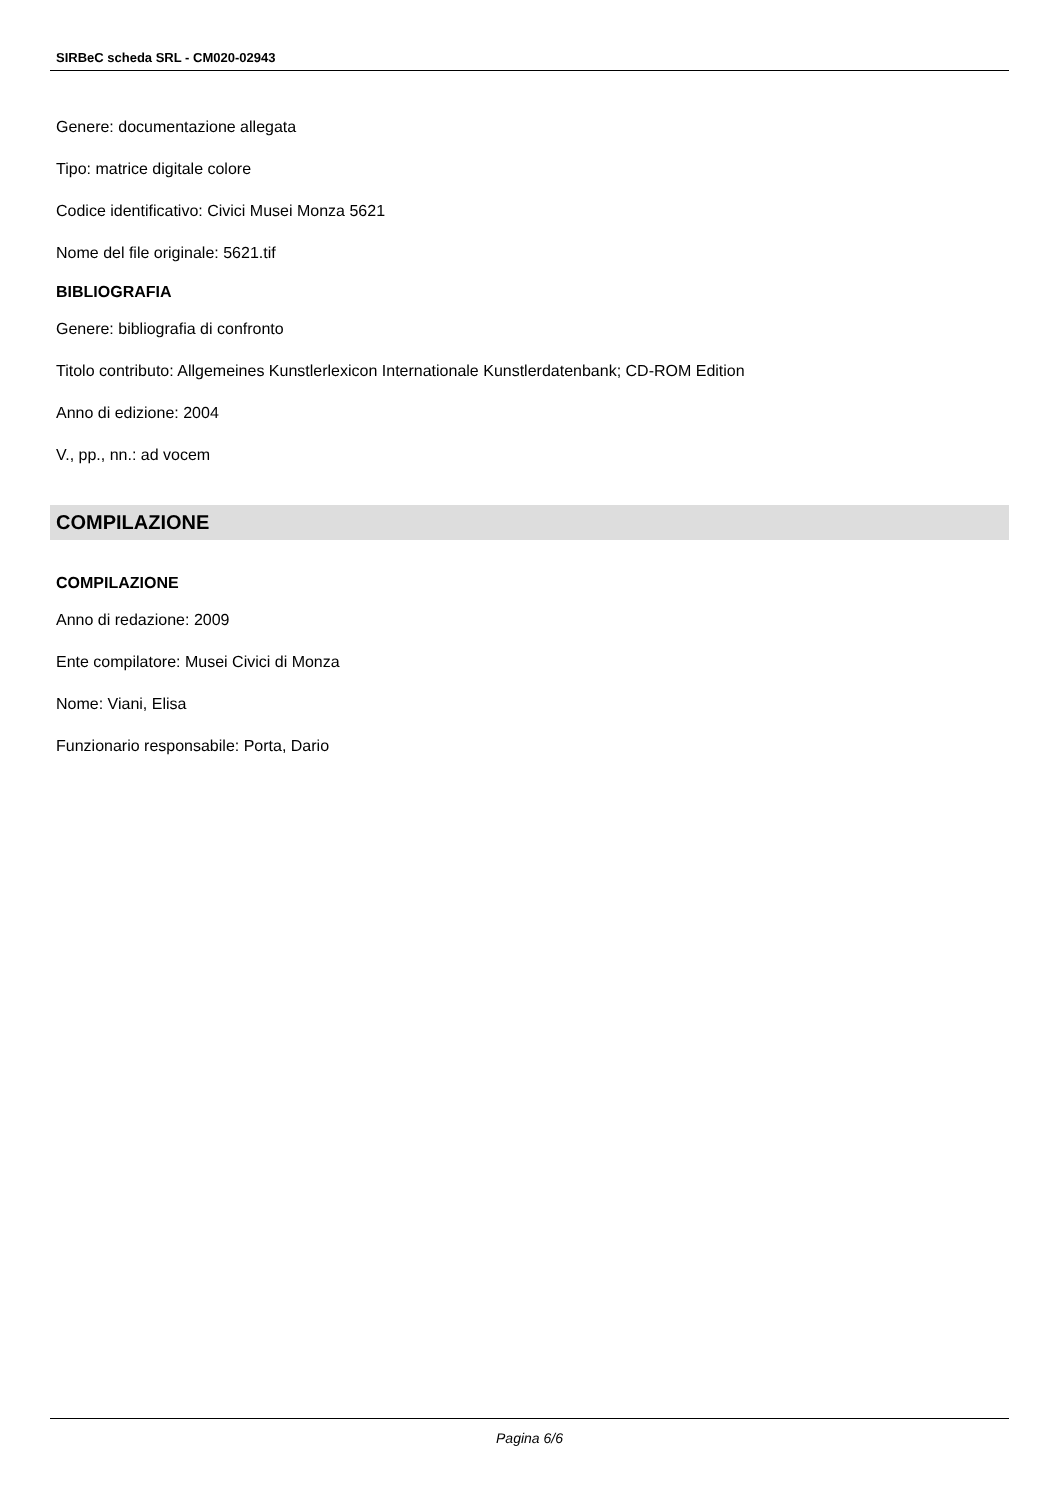SIRBeC scheda SRL - CM020-02943
Genere: documentazione allegata
Tipo: matrice digitale colore
Codice identificativo: Civici Musei Monza 5621
Nome del file originale: 5621.tif
BIBLIOGRAFIA
Genere: bibliografia di confronto
Titolo contributo: Allgemeines Kunstlerlexicon Internationale Kunstlerdatenbank; CD-ROM Edition
Anno di edizione: 2004
V., pp., nn.: ad vocem
COMPILAZIONE
COMPILAZIONE
Anno di redazione: 2009
Ente compilatore: Musei Civici di Monza
Nome: Viani, Elisa
Funzionario responsabile: Porta, Dario
Pagina 6/6